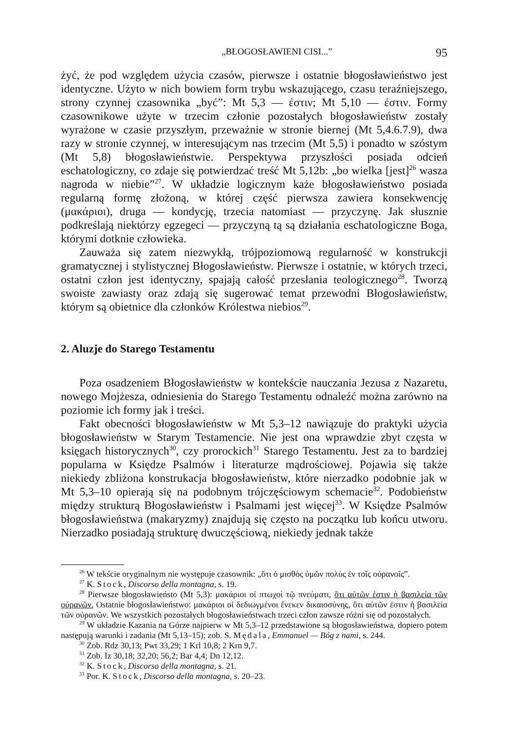„BŁOGOSŁAWIENI CISI...” 95
żyć, że pod względem użycia czasów, pierwsze i ostatnie błogosławieństwo jest identyczne. Użyto w nich bowiem form trybu wskazującego, czasu teraźniejszego, strony czynnej czasownika „być”: Mt 5,3 — ἐστιν; Mt 5,10 — ἐστιν. Formy czasownikowe użyte w trzecim członie pozostałych błogosławieństw zostały wyrażone w czasie przyszłym, przeważnie w stronie biernej (Mt 5,4.6.7.9), dwa razy w stronie czynnej, w interesującym nas trzecim (Mt 5,5) i ponadto w szóstym (Mt 5,8) błogosławieństwie. Perspektywa przyszłości posiada odcień eschatologiczny, co zdaje się potwierdzać treść Mt 5,12b: „bo wielka [jest]<sup>26</sup> wasza nagroda w niebie”<sup>27</sup>. W układzie logicznym każe błogosławieństwo posiada regularną formę złożoną, w której część pierwsza zawiera konsekwencję (μακάριοι), druga — kondycję, trzecia natomiast — przyczynę. Jak słusznie podkreślają niektórzy egzegeci — przyczyną tą są działania eschatologiczne Boga, którymi dotknie człowieka.
Zauważa się zatem niezwykłą, trójpoziomową regularność w konstrukcji gramatycznej i stylistycznej Błogosławieństw. Pierwsze i ostatnie, w których trzeci, ostatni człon jest identyczny, spajają całość przesłania teologicznego<sup>28</sup>. Tworzą swoiste zawiasty oraz zdają się sugerować temat przewodni Błogosławieństw, którym są obietnice dla członków Królestwa niebios<sup>29</sup>.
2. Aluzje do Starego Testamentu
Poza osadzeniem Błogosławieństw w kontekście nauczania Jezusa z Nazaretu, nowego Mojżesza, odniesienia do Starego Testamentu odnaleźć można zarówno na poziomie ich formy jak i treści.
Fakt obecności błogosławieństw w Mt 5,3–12 nawiązuje do praktyki użycia błogosławieństw w Starym Testamencie. Nie jest ona wprawdzie zbyt częsta w księgach historycznych<sup>30</sup>, czy prorockich<sup>31</sup> Starego Testamentu. Jest za to bardziej popularna w Księdze Psalmów i literaturze mądrościowej. Pojawia się także niekiedy zbliżona konstrukacja błogosławieństw, które nierzadko podobnie jak w Mt 5,3–10 opierają się na podobnym trójczęściowym schemacie<sup>32</sup>. Podobieństw między strukturą Błogosławieństw i Psalmami jest więcej<sup>33</sup>. W Księdze Psalmów błogosławieństwa (makaryzmy) znajdują się często na początku lub końcu utworu. Nierzadko posiadają strukturę dwuczęściową, niekiedy jednak także
<sup>26</sup> W tekście oryginalnym nie występuje czasownik: „ὅτι ὁ μισθὸς ὑμῶν πολὺς ἐν τοῖς οὐρανοῖς”.
<sup>27</sup> K. Stock, Discorso della montagna, s. 19.
<sup>28</sup> Pierwsze błogosławieństo (Mt 5,3): μακάριοι οἱ πτωχοὶ τῷ πνεύματι, ὅτι αὐτῶν ἐστιν ἡ βασιλεία τῶν οὐρανῶν. Ostatnie błogosławieństwo: μακάριοι οἱ δεδιωγμένοι ἕνεκεν δικαιοσύνης, ὅτι αὐτῶν ἐστιν ἡ βασιλεία τῶν οὐρανῶν. We wszystkich pozostałych błogosławieństwach trzeci człon zawsze różni się od pozostałych.
<sup>29</sup> W układzie Kazania na Górze najpierw w Mt 5,3–12 przedstawione są błogosławieństwa, dopiero potem następują warunki i zadania (Mt 5,13–15); zob. S. Mędala, Emmanuel — Bóg z nami, s. 244.
<sup>30</sup> Zob. Rdz 30,13; Pwt 33,29; 1 Krl 10,8; 2 Krn 9,7.
<sup>31</sup> Zob. Iz 30,18; 32,20; 56,2; Bar 4,4; Dn 12,12.
<sup>32</sup> K. Stock, Discorso della montagna, s. 21.
<sup>33</sup> Por. K. Stock, Discorso della montagna, s. 20–23.